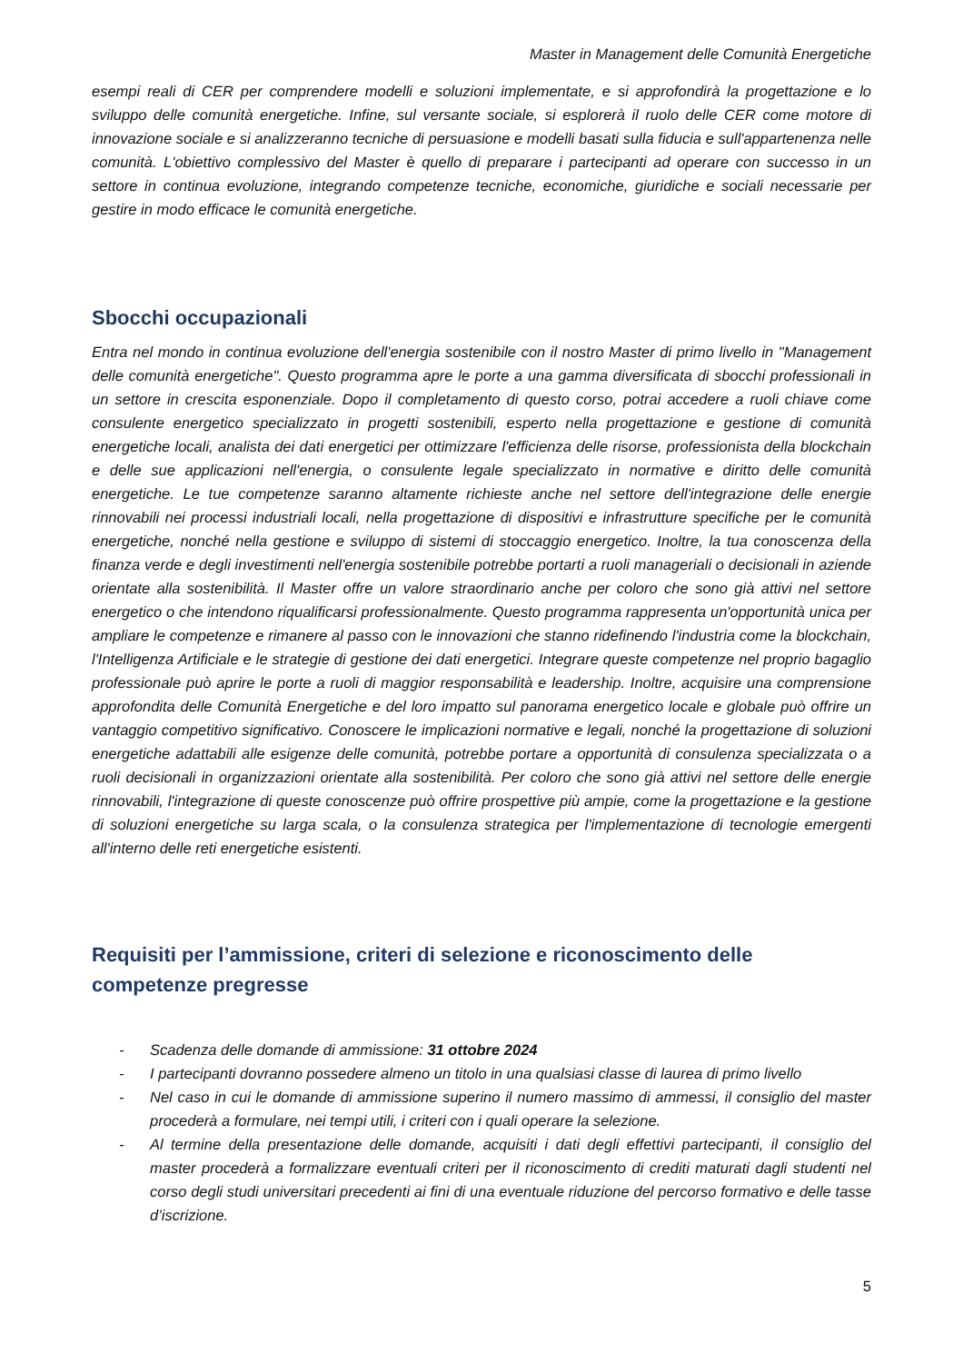Master in Management delle Comunità Energetiche
esempi reali di CER per comprendere modelli e soluzioni implementate, e si approfondirà la progettazione e lo sviluppo delle comunità energetiche. Infine, sul versante sociale, si esplorerà il ruolo delle CER come motore di innovazione sociale e si analizzeranno tecniche di persuasione e modelli basati sulla fiducia e sull'appartenenza nelle comunità. L'obiettivo complessivo del Master è quello di preparare i partecipanti ad operare con successo in un settore in continua evoluzione, integrando competenze tecniche, economiche, giuridiche e sociali necessarie per gestire in modo efficace le comunità energetiche.
Sbocchi occupazionali
Entra nel mondo in continua evoluzione dell'energia sostenibile con il nostro Master di primo livello in "Management delle comunità energetiche". Questo programma apre le porte a una gamma diversificata di sbocchi professionali in un settore in crescita esponenziale. Dopo il completamento di questo corso, potrai accedere a ruoli chiave come consulente energetico specializzato in progetti sostenibili, esperto nella progettazione e gestione di comunità energetiche locali, analista dei dati energetici per ottimizzare l'efficienza delle risorse, professionista della blockchain e delle sue applicazioni nell'energia, o consulente legale specializzato in normative e diritto delle comunità energetiche. Le tue competenze saranno altamente richieste anche nel settore dell'integrazione delle energie rinnovabili nei processi industriali locali, nella progettazione di dispositivi e infrastrutture specifiche per le comunità energetiche, nonché nella gestione e sviluppo di sistemi di stoccaggio energetico. Inoltre, la tua conoscenza della finanza verde e degli investimenti nell'energia sostenibile potrebbe portarti a ruoli manageriali o decisionali in aziende orientate alla sostenibilità. Il Master offre un valore straordinario anche per coloro che sono già attivi nel settore energetico o che intendono riqualificarsi professionalmente. Questo programma rappresenta un'opportunità unica per ampliare le competenze e rimanere al passo con le innovazioni che stanno ridefinendo l'industria come la blockchain, l'Intelligenza Artificiale e le strategie di gestione dei dati energetici. Integrare queste competenze nel proprio bagaglio professionale può aprire le porte a ruoli di maggior responsabilità e leadership. Inoltre, acquisire una comprensione approfondita delle Comunità Energetiche e del loro impatto sul panorama energetico locale e globale può offrire un vantaggio competitivo significativo. Conoscere le implicazioni normative e legali, nonché la progettazione di soluzioni energetiche adattabili alle esigenze delle comunità, potrebbe portare a opportunità di consulenza specializzata o a ruoli decisionali in organizzazioni orientate alla sostenibilità. Per coloro che sono già attivi nel settore delle energie rinnovabili, l'integrazione di queste conoscenze può offrire prospettive più ampie, come la progettazione e la gestione di soluzioni energetiche su larga scala, o la consulenza strategica per l'implementazione di tecnologie emergenti all'interno delle reti energetiche esistenti.
Requisiti per l’ammissione, criteri di selezione e riconoscimento delle competenze pregresse
- Scadenza delle domande di ammissione: 31 ottobre 2024
- I partecipanti dovranno possedere almeno un titolo in una qualsiasi classe di laurea di primo livello
- Nel caso in cui le domande di ammissione superino il numero massimo di ammessi, il consiglio del master procederà a formulare, nei tempi utili, i criteri con i quali operare la selezione.
- Al termine della presentazione delle domande, acquisiti i dati degli effettivi partecipanti, il consiglio del master procederà a formalizzare eventuali criteri per il riconoscimento di crediti maturati dagli studenti nel corso degli studi universitari precedenti ai fini di una eventuale riduzione del percorso formativo e delle tasse d’iscrizione.
5